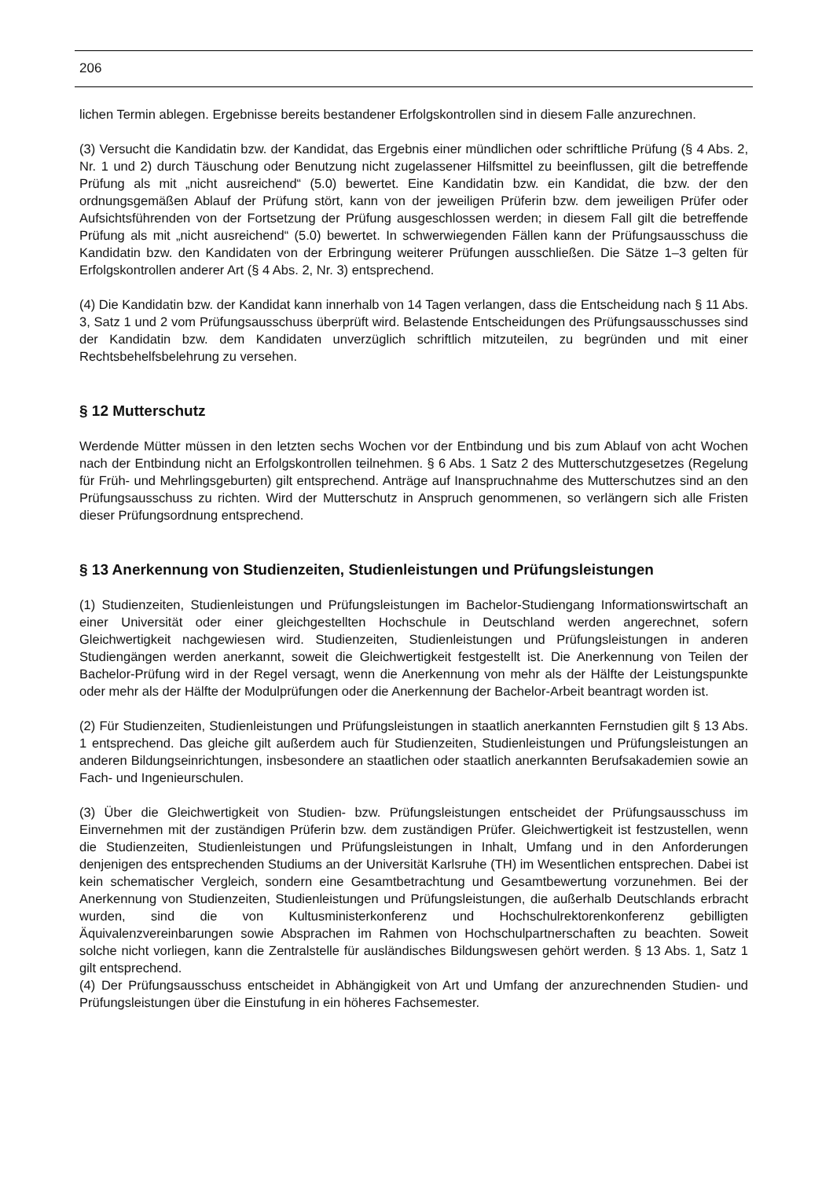206
lichen Termin ablegen. Ergebnisse bereits bestandener Erfolgskontrollen sind in diesem Falle anzurechnen.
(3) Versucht die Kandidatin bzw. der Kandidat, das Ergebnis einer mündlichen oder schriftliche Prüfung (§ 4 Abs. 2, Nr. 1 und 2) durch Täuschung oder Benutzung nicht zugelassener Hilfsmittel zu beeinflussen, gilt die betreffende Prüfung als mit „nicht ausreichend“ (5.0) bewertet. Eine Kandidatin bzw. ein Kandidat, die bzw. der den ordnungsgemäßen Ablauf der Prüfung stört, kann von der jeweiligen Prüferin bzw. dem jeweiligen Prüfer oder Aufsichtsführenden von der Fortsetzung der Prüfung ausgeschlossen werden; in diesem Fall gilt die betreffende Prüfung als mit „nicht ausreichend“ (5.0) bewertet. In schwerwiegenden Fällen kann der Prüfungsausschuss die Kandidatin bzw. den Kandidaten von der Erbringung weiterer Prüfungen ausschließen. Die Sätze 1–3 gelten für Erfolgskontrollen anderer Art (§ 4 Abs. 2, Nr. 3) entsprechend.
(4) Die Kandidatin bzw. der Kandidat kann innerhalb von 14 Tagen verlangen, dass die Entscheidung nach § 11 Abs. 3, Satz 1 und 2 vom Prüfungsausschuss überprüft wird. Belastende Entscheidungen des Prüfungsausschusses sind der Kandidatin bzw. dem Kandidaten unverzüglich schriftlich mitzuteilen, zu begründen und mit einer Rechtsbehelfsbelehrung zu versehen.
§ 12 Mutterschutz
Werdende Mütter müssen in den letzten sechs Wochen vor der Entbindung und bis zum Ablauf von acht Wochen nach der Entbindung nicht an Erfolgskontrollen teilnehmen. § 6 Abs. 1 Satz 2 des Mutterschutzgesetzes (Regelung für Früh- und Mehrlingsgeburten) gilt entsprechend. Anträge auf Inanspruchnahme des Mutterschutzes sind an den Prüfungsausschuss zu richten. Wird der Mutterschutz in Anspruch genommenen, so verlängern sich alle Fristen dieser Prüfungsordnung entsprechend.
§ 13 Anerkennung von Studienzeiten, Studienleistungen und Prüfungsleistungen
(1) Studienzeiten, Studienleistungen und Prüfungsleistungen im Bachelor-Studiengang Informationswirtschaft an einer Universität oder einer gleichgestellten Hochschule in Deutschland werden angerechnet, sofern Gleichwertigkeit nachgewiesen wird. Studienzeiten, Studienleistungen und Prüfungsleistungen in anderen Studiengängen werden anerkannt, soweit die Gleichwertigkeit festgestellt ist. Die Anerkennung von Teilen der Bachelor-Prüfung wird in der Regel versagt, wenn die Anerkennung von mehr als der Hälfte der Leistungspunkte oder mehr als der Hälfte der Modulprüfungen oder die Anerkennung der Bachelor-Arbeit beantragt worden ist.
(2) Für Studienzeiten, Studienleistungen und Prüfungsleistungen in staatlich anerkannten Fernstudien gilt § 13 Abs. 1 entsprechend. Das gleiche gilt außerdem auch für Studienzeiten, Studienleistungen und Prüfungsleistungen an anderen Bildungseinrichtungen, insbesondere an staatlichen oder staatlich anerkannten Berufsakademien sowie an Fach- und Ingenieurschulen.
(3) Über die Gleichwertigkeit von Studien- bzw. Prüfungsleistungen entscheidet der Prüfungsausschuss im Einvernehmen mit der zuständigen Prüferin bzw. dem zuständigen Prüfer. Gleichwertigkeit ist festzustellen, wenn die Studienzeiten, Studienleistungen und Prüfungsleistungen in Inhalt, Umfang und in den Anforderungen denjenigen des entsprechenden Studiums an der Universität Karlsruhe (TH) im Wesentlichen entsprechen. Dabei ist kein schematischer Vergleich, sondern eine Gesamtbetrachtung und Gesamtbewertung vorzunehmen. Bei der Anerkennung von Studienzeiten, Studienleistungen und Prüfungsleistungen, die außerhalb Deutschlands erbracht wurden, sind die von Kultusministerkonferenz und Hochschulrektorenkonferenz gebilligten Äquivalenzvereinbarungen sowie Absprachen im Rahmen von Hochschulpartnerschaften zu beachten. Soweit solche nicht vorliegen, kann die Zentralstelle für ausländisches Bildungswesen gehört werden. § 13 Abs. 1, Satz 1 gilt entsprechend.
(4) Der Prüfungsausschuss entscheidet in Abhängigkeit von Art und Umfang der anzurechnenden Studien- und Prüfungsleistungen über die Einstufung in ein höheres Fachsemester.